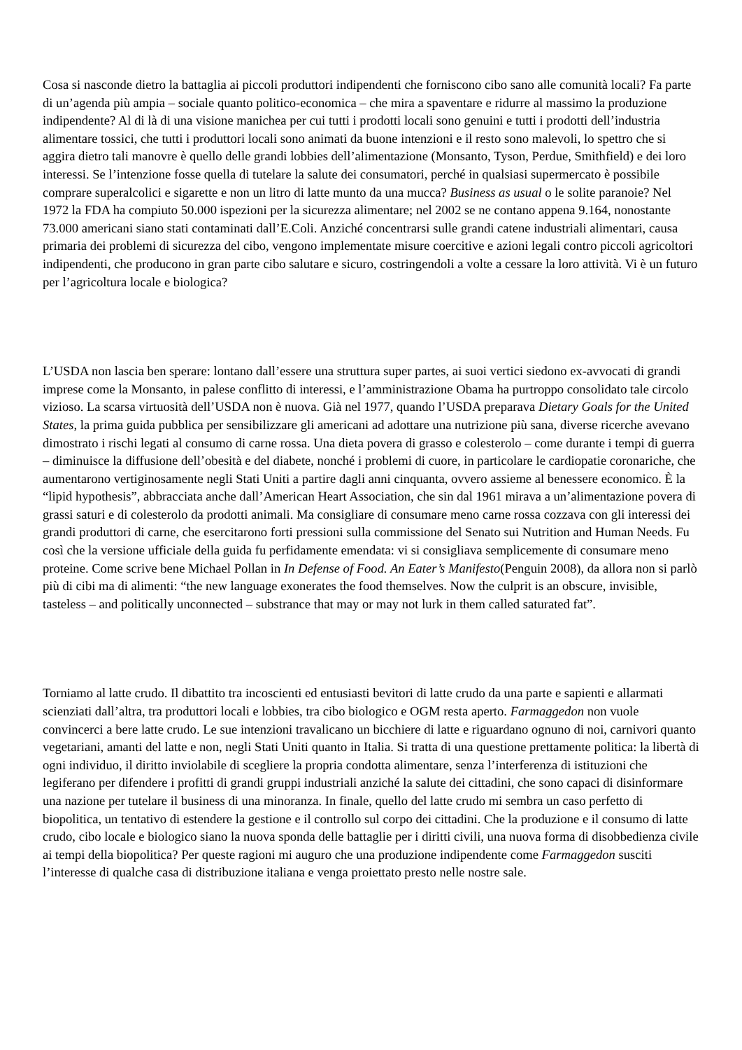Cosa si nasconde dietro la battaglia ai piccoli produttori indipendenti che forniscono cibo sano alle comunità locali? Fa parte di un’agenda più ampia – sociale quanto politico-economica – che mira a spaventare e ridurre al massimo la produzione indipendente? Al di là di una visione manichea per cui tutti i prodotti locali sono genuini e tutti i prodotti dell’industria alimentare tossici, che tutti i produttori locali sono animati da buone intenzioni e il resto sono malevoli, lo spettro che si aggira dietro tali manovre è quello delle grandi lobbies dell’alimentazione (Monsanto, Tyson, Perdue, Smithfield) e dei loro interessi. Se l’intenzione fosse quella di tutelare la salute dei consumatori, perché in qualsiasi supermercato è possibile comprare superalcolici e sigarette e non un litro di latte munto da una mucca? Business as usual o le solite paranoie? Nel 1972 la FDA ha compiuto 50.000 ispezioni per la sicurezza alimentare; nel 2002 se ne contano appena 9.164, nonostante 73.000 americani siano stati contaminati dall’E.Coli. Anziché concentrarsi sulle grandi catene industriali alimentari, causa primaria dei problemi di sicurezza del cibo, vengono implementate misure coercitive e azioni legali contro piccoli agricoltori indipendenti, che producono in gran parte cibo salutare e sicuro, costringendoli a volte a cessare la loro attività. Vi è un futuro per l’agricoltura locale e biologica?
L’USDA non lascia ben sperare: lontano dall’essere una struttura super partes, ai suoi vertici siedono ex-avvocati di grandi imprese come la Monsanto, in palese conflitto di interessi, e l’amministrazione Obama ha purtroppo consolidato tale circolo vizioso. La scarsa virtuosità dell’USDA non è nuova. Già nel 1977, quando l’USDA preparava Dietary Goals for the United States, la prima guida pubblica per sensibilizzare gli americani ad adottare una nutrizione più sana, diverse ricerche avevano dimostrato i rischi legati al consumo di carne rossa. Una dieta povera di grasso e colesterolo – come durante i tempi di guerra – diminuisce la diffusione dell’obesità e del diabete, nonché i problemi di cuore, in particolare le cardiopatie coronariche, che aumentarono vertiginosamente negli Stati Uniti a partire dagli anni cinquanta, ovvero assieme al benessere economico. È la “lipid hypothesis”, abbracciata anche dall’American Heart Association, che sin dal 1961 mirava a un’alimentazione povera di grassi saturi e di colesterolo da prodotti animali. Ma consigliare di consumare meno carne rossa cozzava con gli interessi dei grandi produttori di carne, che esercitarono forti pressioni sulla commissione del Senato sui Nutrition and Human Needs. Fu così che la versione ufficiale della guida fu perfidamente emendata: vi si consigliava semplicemente di consumare meno proteine. Come scrive bene Michael Pollan in In Defense of Food. An Eater’s Manifesto(Penguin 2008), da allora non si parlò più di cibi ma di alimenti: “the new language exonerates the food themselves. Now the culprit is an obscure, invisible, tasteless – and politically unconnected – substrance that may or may not lurk in them called saturated fat”.
Torniamo al latte crudo. Il dibattito tra incoscienti ed entusiasti bevitori di latte crudo da una parte e sapienti e allarmati scienziati dall’altra, tra produttori locali e lobbies, tra cibo biologico e OGM resta aperto. Farmaggedon non vuole convincerci a bere latte crudo. Le sue intenzioni travalicano un bicchiere di latte e riguardano ognuno di noi, carnivori quanto vegetariani, amanti del latte e non, negli Stati Uniti quanto in Italia. Si tratta di una questione prettamente politica: la libertà di ogni individuo, il diritto inviolabile di scegliere la propria condotta alimentare, senza l’interferenza di istituzioni che legiferano per difendere i profitti di grandi gruppi industriali anziché la salute dei cittadini, che sono capaci di disinformare una nazione per tutelare il business di una minoranza. In finale, quello del latte crudo mi sembra un caso perfetto di biopolitica, un tentativo di estendere la gestione e il controllo sul corpo dei cittadini. Che la produzione e il consumo di latte crudo, cibo locale e biologico siano la nuova sponda delle battaglie per i diritti civili, una nuova forma di disobbedienza civile ai tempi della biopolitica? Per queste ragioni mi auguro che una produzione indipendente come Farmaggedon susciti l’interesse di qualche casa di distribuzione italiana e venga proiettato presto nelle nostre sale.